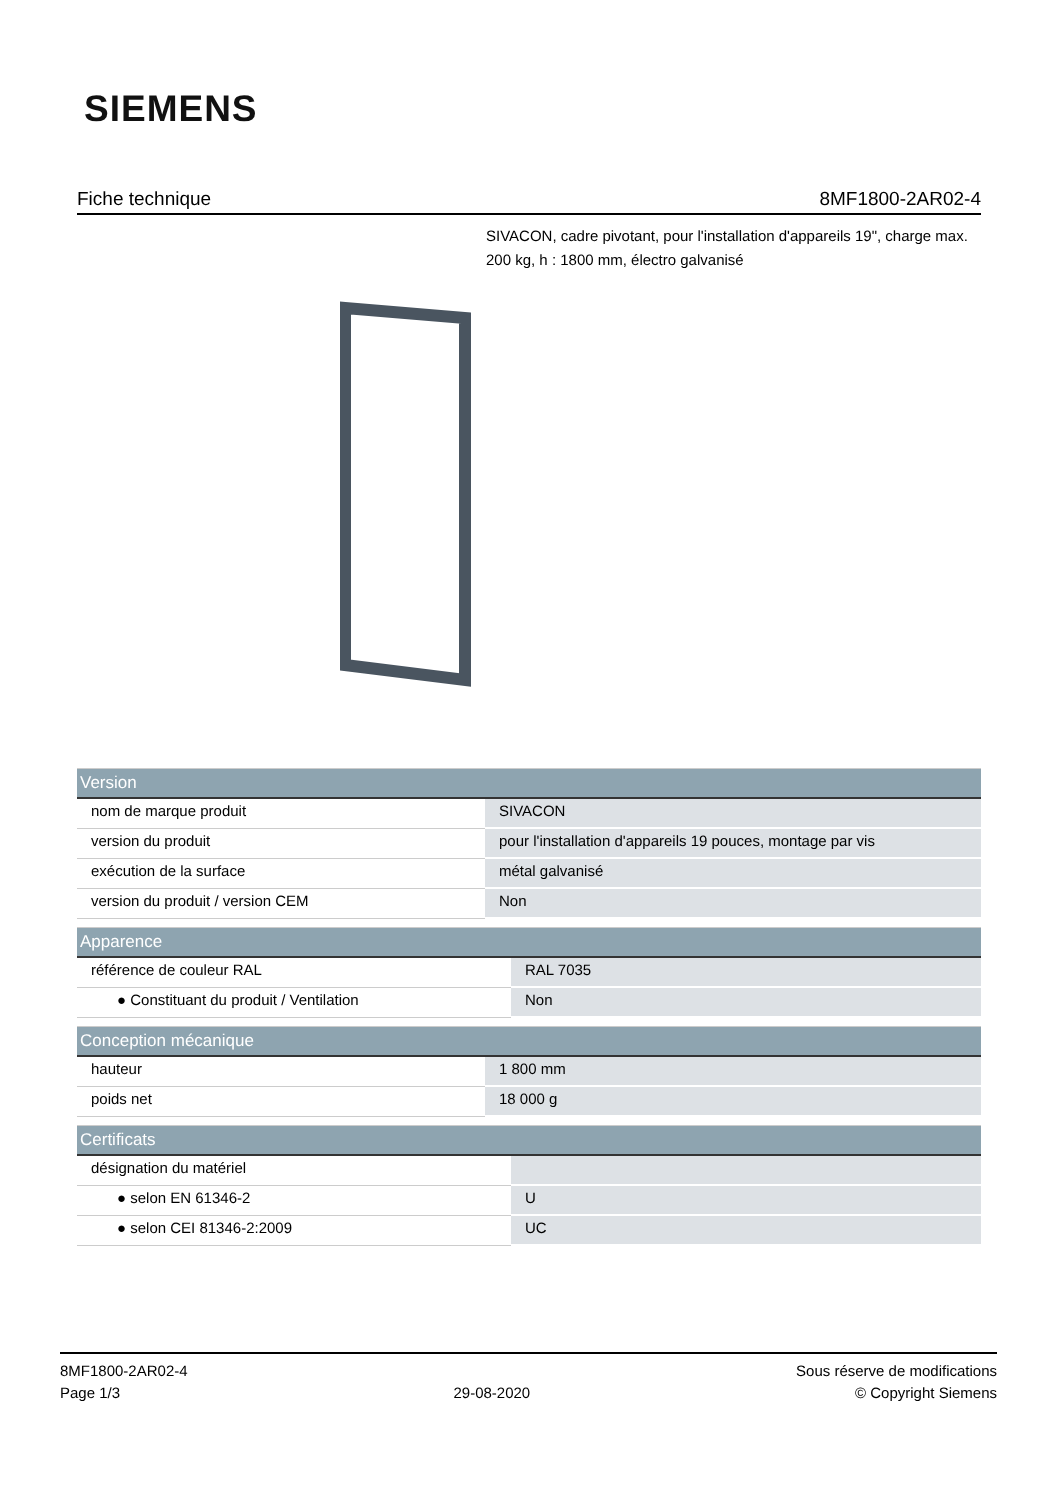SIEMENS
Fiche technique 8MF1800-2AR02-4
SIVACON, cadre pivotant, pour l'installation d'appareils 19", charge max. 200 kg, h : 1800 mm, électro galvanisé
| Version | |
| --- | --- |
| nom de marque produit | SIVACON |
| version du produit | pour l'installation d'appareils 19 pouces, montage par vis |
| exécution de la surface | métal galvanisé |
| version du produit / version CEM | Non |
| Apparence | |
| --- | --- |
| référence de couleur RAL | RAL 7035 |
| ● Constituant du produit / Ventilation | Non |
| Conception mécanique | |
| --- | --- |
| hauteur | 1 800 mm |
| poids net | 18 000 g |
| Certificats | |
| --- | --- |
| désignation du matériel | |
| ● selon EN 61346-2 | U |
| ● selon CEI 81346-2:2009 | UC |
8MF1800-2AR02-4
Page 1/3
29-08-2020
Sous réserve de modifications
© Copyright Siemens